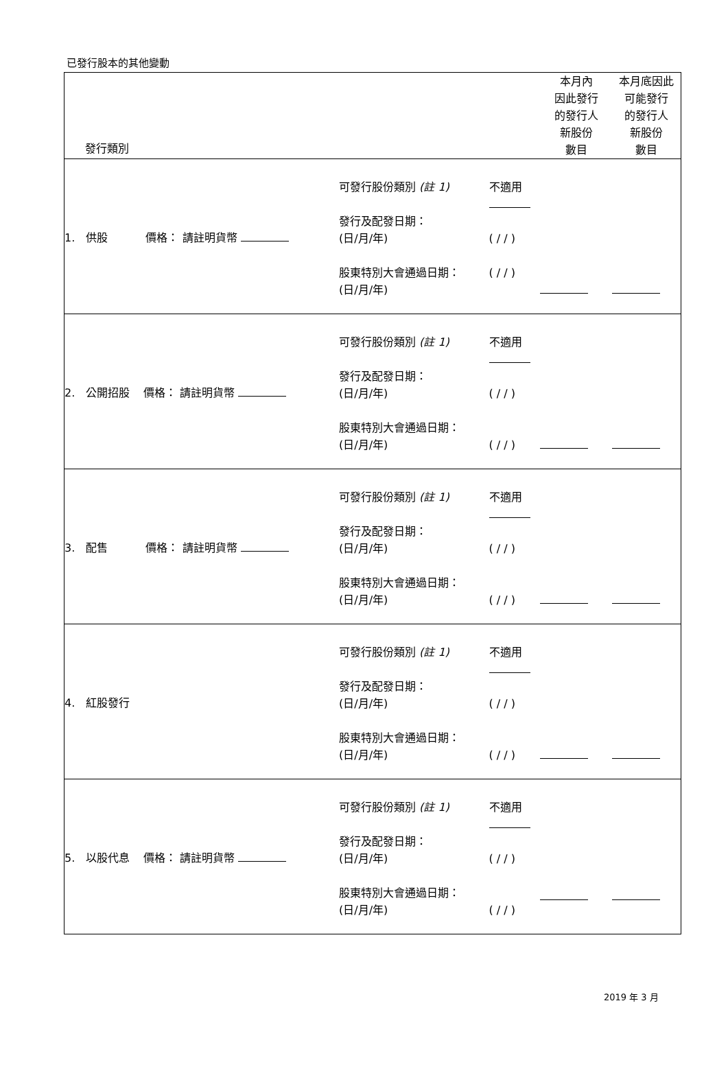已發行股本的其他變動
| 發行類別 | | | 本月內 因此發行 的發行人 新股份 數目 | 本月底因此 可能發行 的發行人 新股份 數目 |
| --- | --- | --- | --- | --- |
| 1. 供股 價格： 請註明貨幣 | 可發行股份類別 (註 1) 發行及配發日期： (日/月/年) 股東特別大會通過日期： (日/月/年) | 不適用 ( / / ) ( / / ) | | |
| 2. 公開招股 價格： 請註明貨幣 | 可發行股份類別 (註 1) 發行及配發日期： (日/月/年) 股東特別大會通過日期： (日/月/年) | 不適用 ( / / ) ( / / ) | | |
| 3. 配售 價格： 請註明貨幣 | 可發行股份類別 (註 1) 發行及配發日期： (日/月/年) 股東特別大會通過日期： (日/月/年) | 不適用 ( / / ) ( / / ) | | |
| 4. 紅股發行 | 可發行股份類別 (註 1) 發行及配發日期： (日/月/年) 股東特別大會通過日期： (日/月/年) | 不適用 ( / / ) ( / / ) | | |
| 5. 以股代息 價格： 請註明貨幣 | 可發行股份類別 (註 1) 發行及配發日期： (日/月/年) 股東特別大會通過日期： (日/月/年) | 不適用 ( / / ) ( / / ) | | |
2019 年 3 月